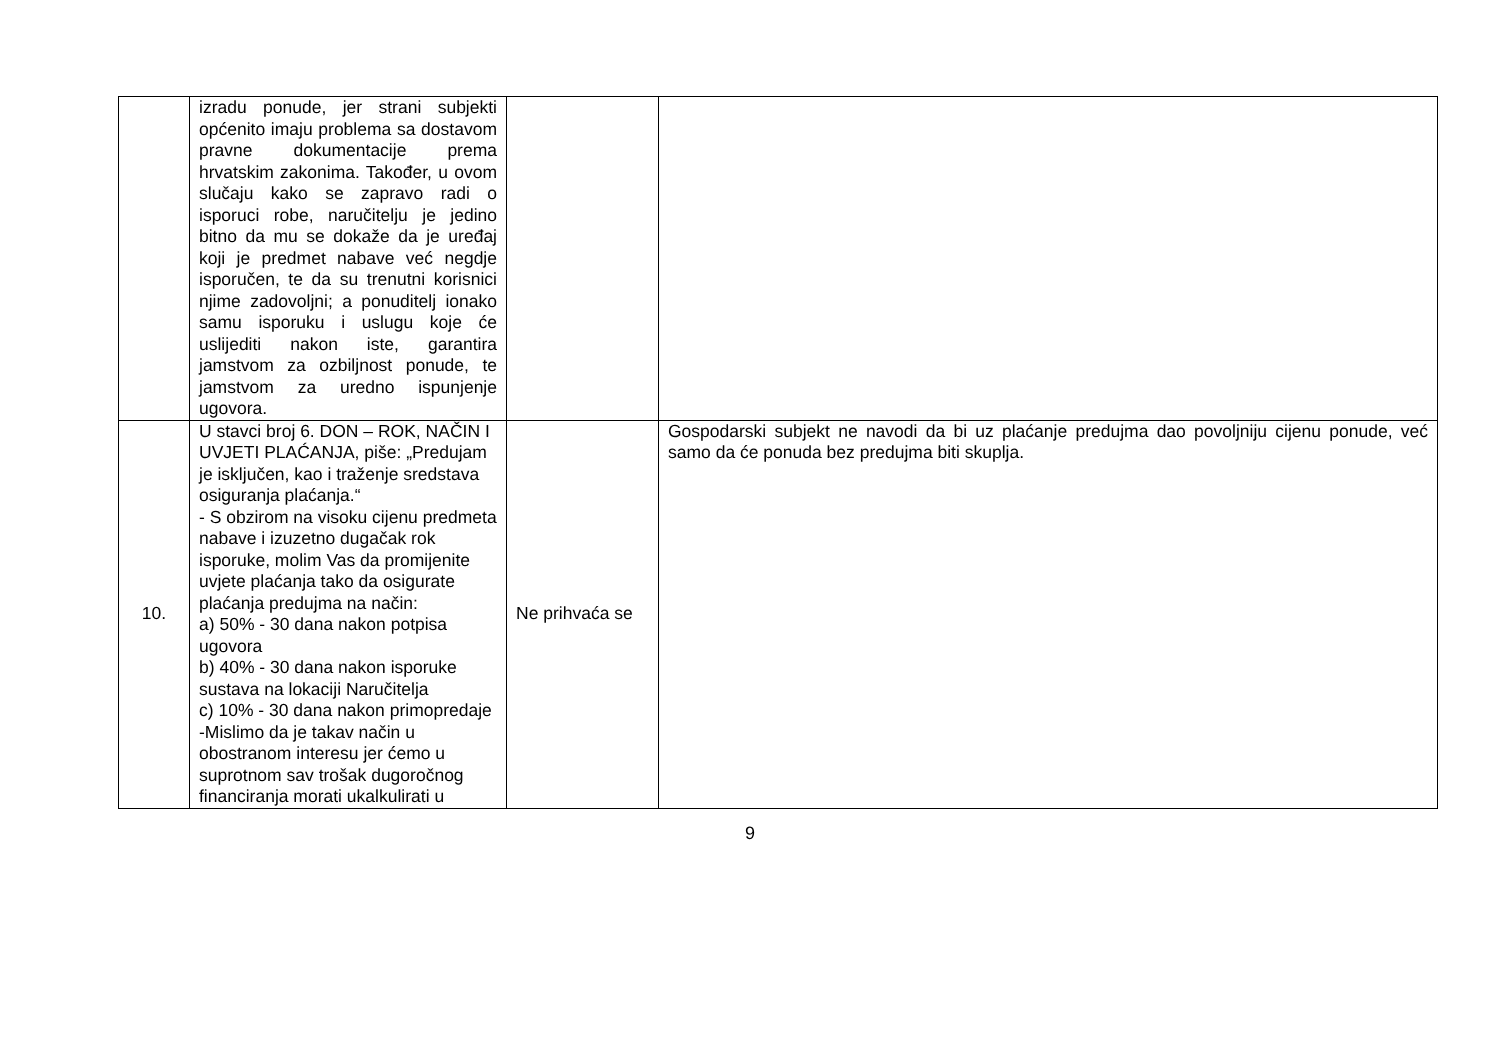| | izradu ponude, jer strani subjekti općenito imaju problema sa dostavom pravne dokumentacije prema hrvatskim zakonima. Također, u ovom slučaju kako se zapravo radi o isporuci robe, naručitelju je jedino bitno da mu se dokaže da je uređaj koji je predmet nabave već negdje isporučen, te da su trenutni korisnici njime zadovoljni; a ponuditelj ionako samu isporuku i uslugu koje će uslijediti nakon iste, garantira jamstvom za ozbiljnost ponude, te jamstvom za uredno ispunjenje ugovora. | | |
| 10. | U stavci broj 6. DON – ROK, NAČIN I UVJETI PLAĆANJA, piše: „Predujam je isključen, kao i traženje sredstava osiguranja plaćanja.“ - S obzirom na visoku cijenu predmeta nabave i izuzetno dugačak rok isporuke, molim Vas da promijenite uvjete plaćanja tako da osigurate plaćanja predujma na način: a) 50% - 30 dana nakon potpisa ugovora b) 40% - 30 dana nakon isporuke sustava na lokaciji Naručitelja c) 10% - 30 dana nakon primopredaje -Mislimo da je takav način u obostranom interesu jer ćemo u suprotnom sav trošak dugoročnog financiranja morati ukalkulirati u | Ne prihvaća se | Gospodarski subjekt ne navodi da bi uz plaćanje predujma dao povoljniju cijenu ponude, već samo da će ponuda bez predujma biti skuplja. |
9